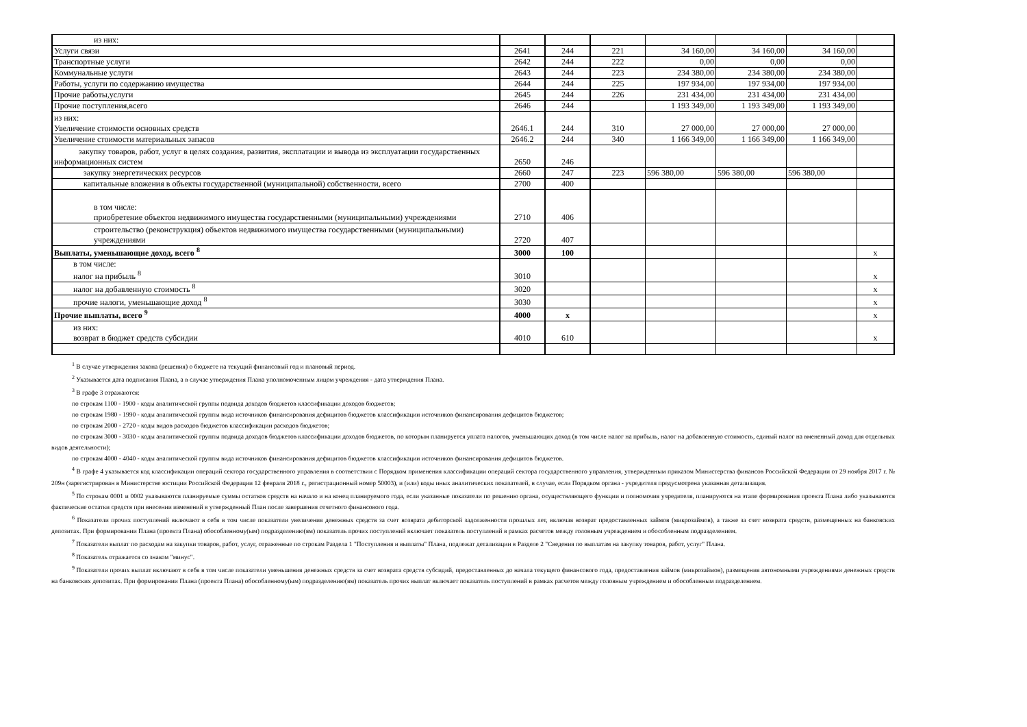| из них: | | | | | | | |
| Услуги связи | 2641 | 244 | 221 | 34 160,00 | 34 160,00 | 34 160,00 | |
| Транспортные услуги | 2642 | 244 | 222 | 0,00 | 0,00 | 0,00 | |
| Коммунальные услуги | 2643 | 244 | 223 | 234 380,00 | 234 380,00 | 234 380,00 | |
| Работы, услуги по содержанию имущества | 2644 | 244 | 225 | 197 934,00 | 197 934,00 | 197 934,00 | |
| Прочие работы,услуги | 2645 | 244 | 226 | 231 434,00 | 231 434,00 | 231 434,00 | |
| Прочие поступления,всего | 2646 | 244 | | 1 193 349,00 | 1 193 349,00 | 1 193 349,00 | |
| из них: Увеличение стоимости основных средств | 2646.1 | 244 | 310 | 27 000,00 | 27 000,00 | 27 000,00 | |
| Увеличение стоимости материальных запасов | 2646.2 | 244 | 340 | 1 166 349,00 | 1 166 349,00 | 1 166 349,00 | |
| закупку товаров, работ, услуг в целях создания, развития, эксплатации и вывода из эксплуатации государственных информационных систем | 2650 | 246 | | | | | |
| закупку энергетических ресурсов | 2660 | 247 | 223 | 596 380,00 | 596 380,00 | 596 380,00 | |
| капитальные вложения в объекты государственной (муниципальной) собственности, всего | 2700 | 400 | | | | | |
| в том числе: приобретение объектов недвижимого имущества государственными (муниципальными) учреждениями | 2710 | 406 | | | | | |
| строительство (реконструкция) объектов недвижимого имущества государственными (муниципальными) учреждениями | 2720 | 407 | | | | | |
| Выплаты, уменьшающие доход, всего <sup>8</sup> | 3000 | 100 | | | | | х |
| в том числе: налог на прибыль <sup>8</sup> | 3010 | | | | | | х |
| налог на добавленную стоимость <sup>8</sup> | 3020 | | | | | | х |
| прочие налоги, уменьшающие доход <sup>8</sup> | 3030 | | | | | | х |
| Прочие выплаты, всего <sup>9</sup> | 4000 | х | | | | | х |
| из них: возврат в бюджет средств субсидии | 4010 | 610 | | | | | х |
<sup>1</sup> В случае утверждения закона (решения) о бюджете на текущий финансовый год и плановый период.
<sup>2</sup> Указывается дата подписания Плана, а в случае утверждения Плана уполномоченным лицом учреждения - дата утверждения Плана.
<sup>3</sup> В графе 3 отражаются:
по строкам 1100 - 1900 - коды аналитической группы подвида доходов бюджетов классификации доходов бюджетов;
по строкам 1980 - 1990 - коды аналитической группы вида источников финансирования дефицитов бюджетов классификации источников финансирования дефицитов бюджетов;
по строкам 2000 - 2720 - коды видов расходов бюджетов классификации расходов бюджетов;
по строкам 3000 - 3030 - коды аналитической группы подвида доходов бюджетов классификации доходов бюджетов, по которым планируется уплата налогов, уменьшающих доход (в том числе налог на прибыль, налог на добавленную стоимость, единый налог на вмененный доход для отдельных видов деятельности);
по строкам 4000 - 4040 - коды аналитической группы вида источников финансирования дефицитов бюджетов классификации источников финансирования дефицитов бюджетов.
<sup>4</sup> В графе 4 указывается код классификации операций сектора государственного управления в соответствии с Порядком применения классификации операций сектора государственного управления, утвержденным приказом Министерства финансов Российской Федерации от 29 ноября 2017 г. № 209н (зарегистрирован в Министерстве юстиции Российской Федерации 12 февраля 2018 г., регистрационный номер 50003), и (или) коды иных аналитических показателей, в случае, если Порядком органа - учредителя предусмотрена указанная детализация.
<sup>5</sup> По строкам 0001 и 0002 указываются планируемые суммы остатков средств на начало и на конец планируемого года, если указанные показатели по решению органа, осуществляющего функции и полномочия учредителя, планируются на этапе формирования проекта Плана либо указываются фактические остатки средств при внесении изменений в утвержденный План после завершения отчетного финансового года.
<sup>6</sup> Показатели прочих поступлений включают в себя в том числе показатели увеличения денежных средств за счет возврата дебиторской задолженности прошлых лет, включая возврат предоставленных займов (микрозаймов), а также за счет возврата средств, размещенных на банковских депозитах. При формировании Плана (проекта Плана) обособленному(ым) подразделению(ям) показатель прочих поступлений включает показатель поступлений в рамках расчетов между головным учреждением и обособленным подразделением.
<sup>7</sup> Показатели выплат по расходам на закупки товаров, работ, услуг, отраженные по строкам Раздела 1 "Поступления и выплаты" Плана, подлежат детализации в Разделе 2 "Сведения по выплатам на закупку товаров, работ, услуг" Плана.
<sup>8</sup> Показатель отражается со знаком "минус".
<sup>9</sup> Показатели прочих выплат включают в себя в том числе показатели уменьшения денежных средств за счет возврата средств субсидий, предоставленных до начала текущего финансового года, предоставления займов (микрозаймов), размещения автономными учреждениями денежных средств на банковских депозитах. При формировании Плана (проекта Плана) обособленному(ым) подразделению(ям) показатель прочих выплат включает показатель поступлений в рамках расчетов между головным учреждением и обособленным подразделением.